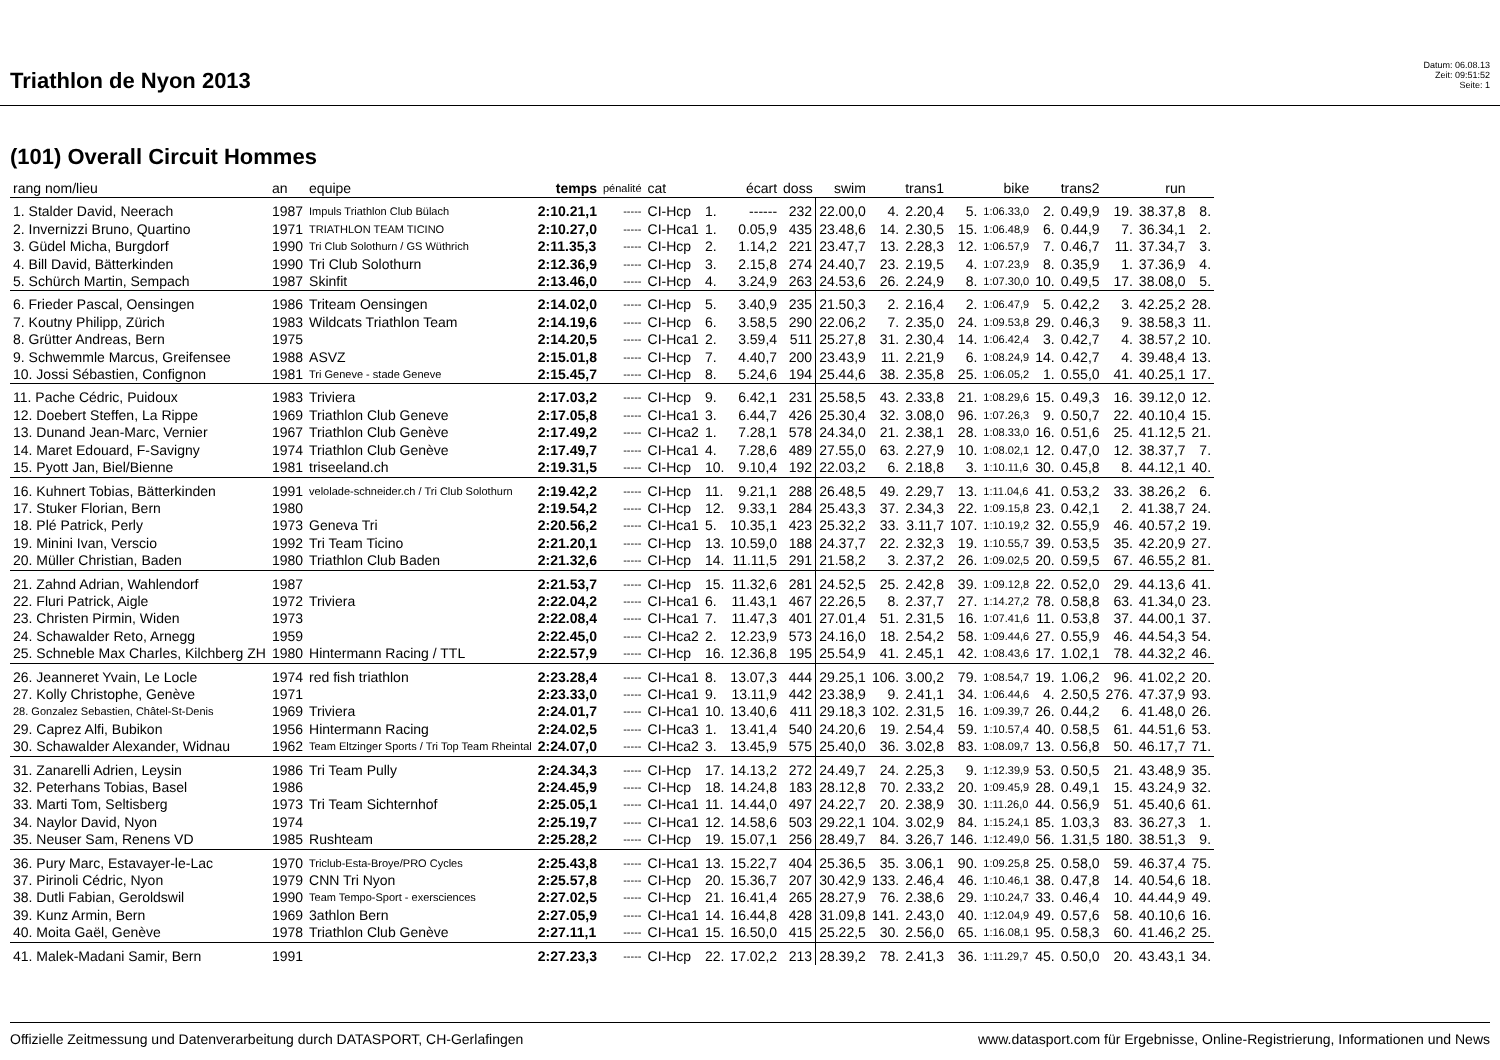Triathlon de Nyon 2013
Datum: 06.08.13
Zeit: 09:51:52
Seite: 1
(101) Overall Circuit Hommes
| rang nom/lieu | an | equipe | temps | pénalité | cat | | écart | doss | swim | | trans1 | | bike | | trans2 | | run | |
| --- | --- | --- | --- | --- | --- | --- | --- | --- | --- | --- | --- | --- | --- | --- | --- | --- | --- | --- |
| 1. Stalder David, Neerach | 1987 | Impuls Triathlon Club Bülach | 2:10.21,1 | ----- | CI-Hcp | 1. | ------ | 232 | 22.00,0 | 4. | 2.20,4 | 5. | 1:06.33,0 | 2. | 0.49,9 | 19. | 38.37,8 | 8. |
| 2. Invernizzi Bruno, Quartino | 1971 | TRIATHLON TEAM TICINO | 2:10.27,0 | ----- | CI-Hca1 | 1. | 0.05,9 | 435 | 23.48,6 | 14. | 2.30,5 | 15. | 1:06.48,9 | 6. | 0.44,9 | 7. | 36.34,1 | 2. |
| 3. Güdel Micha, Burgdorf | 1990 | Tri Club Solothurn / GS Wüthrich | 2:11.35,3 | ----- | CI-Hcp | 2. | 1.14,2 | 221 | 23.47,7 | 13. | 2.28,3 | 12. | 1:06.57,9 | 7. | 0.46,7 | 11. | 37.34,7 | 3. |
| 4. Bill David, Bätterkinden | 1990 | Tri Club Solothurn | 2:12.36,9 | ----- | CI-Hcp | 3. | 2.15,8 | 274 | 24.40,7 | 23. | 2.19,5 | 4. | 1:07.23,9 | 8. | 0.35,9 | 1. | 37.36,9 | 4. |
| 5. Schürch Martin, Sempach | 1987 | Skinfit | 2:13.46,0 | ----- | CI-Hcp | 4. | 3.24,9 | 263 | 24.53,6 | 26. | 2.24,9 | 8. | 1:07.30,0 | 10. | 0.49,5 | 17. | 38.08,0 | 5. |
| 6. Frieder Pascal, Oensingen | 1986 | Triteam Oensingen | 2:14.02,0 | ----- | CI-Hcp | 5. | 3.40,9 | 235 | 21.50,3 | 2. | 2.16,4 | 2. | 1:06.47,9 | 5. | 0.42,2 | 3. | 42.25,2 | 28. |
| 7. Koutny Philipp, Zürich | 1983 | Wildcats Triathlon Team | 2:14.19,6 | ----- | CI-Hcp | 6. | 3.58,5 | 290 | 22.06,2 | 7. | 2.35,0 | 24. | 1:09.53,8 | 29. | 0.46,3 | 9. | 38.58,3 | 11. |
| 8. Grütter Andreas, Bern | 1975 | | 2:14.20,5 | ----- | CI-Hca1 | 2. | 3.59,4 | 511 | 25.27,8 | 31. | 2.30,4 | 14. | 1:06.42,4 | 3. | 0.42,7 | 4. | 38.57,2 | 10. |
| 9. Schwemmle Marcus, Greifensee | 1988 | ASVZ | 2:15.01,8 | ----- | CI-Hcp | 7. | 4.40,7 | 200 | 23.43,9 | 11. | 2.21,9 | 6. | 1:08.24,9 | 14. | 0.42,7 | 4. | 39.48,4 | 13. |
| 10. Jossi Sébastien, Confignon | 1981 | Tri Geneve - stade Geneve | 2:15.45,7 | ----- | CI-Hcp | 8. | 5.24,6 | 194 | 25.44,6 | 38. | 2.35,8 | 25. | 1:06.05,2 | 1. | 0.55,0 | 41. | 40.25,1 | 17. |
| 11. Pache Cédric, Puidoux | 1983 | Triviera | 2:17.03,2 | ----- | CI-Hcp | 9. | 6.42,1 | 231 | 25.58,5 | 43. | 2.33,8 | 21. | 1:08.29,6 | 15. | 0.49,3 | 16. | 39.12,0 | 12. |
| 12. Doebert Steffen, La Rippe | 1969 | Triathlon Club Geneve | 2:17.05,8 | ----- | CI-Hca1 | 3. | 6.44,7 | 426 | 25.30,4 | 32. | 3.08,0 | 96. | 1:07.26,3 | 9. | 0.50,7 | 22. | 40.10,4 | 15. |
| 13. Dunand Jean-Marc, Vernier | 1967 | Triathlon Club Genève | 2:17.49,2 | ----- | CI-Hca2 | 1. | 7.28,1 | 578 | 24.34,0 | 21. | 2.38,1 | 28. | 1:08.33,0 | 16. | 0.51,6 | 25. | 41.12,5 | 21. |
| 14. Maret Edouard, F-Savigny | 1974 | Triathlon Club Genève | 2:17.49,7 | ----- | CI-Hca1 | 4. | 7.28,6 | 489 | 27.55,0 | 63. | 2.27,9 | 10. | 1:08.02,1 | 12. | 0.47,0 | 12. | 38.37,7 | 7. |
| 15. Pyott Jan, Biel/Bienne | 1981 | triseeland.ch | 2:19.31,5 | ----- | CI-Hcp | 10. | 9.10,4 | 192 | 22.03,2 | 6. | 2.18,8 | 3. | 1:10.11,6 | 30. | 0.45,8 | 8. | 44.12,1 | 40. |
| 16. Kuhnert Tobias, Bätterkinden | 1991 | velolade-schneider.ch / Tri Club Solothurn | 2:19.42,2 | ----- | CI-Hcp | 11. | 9.21,1 | 288 | 26.48,5 | 49. | 2.29,7 | 13. | 1:11.04,6 | 41. | 0.53,2 | 33. | 38.26,2 | 6. |
| 17. Stuker Florian, Bern | 1980 | | 2:19.54,2 | ----- | CI-Hcp | 12. | 9.33,1 | 284 | 25.43,3 | 37. | 2.34,3 | 22. | 1:09.15,8 | 23. | 0.42,1 | 2. | 41.38,7 | 24. |
| 18. Plé Patrick, Perly | 1973 | Geneva Tri | 2:20.56,2 | ----- | CI-Hca1 | 5. | 10.35,1 | 423 | 25.32,2 | 33. | 3.11,7 | 107. | 1:10.19,2 | 32. | 0.55,9 | 46. | 40.57,2 | 19. |
| 19. Minini Ivan, Verscio | 1992 | Tri Team Ticino | 2:21.20,1 | ----- | CI-Hcp | 13. | 10.59,0 | 188 | 24.37,7 | 22. | 2.32,3 | 19. | 1:10.55,7 | 39. | 0.53,5 | 35. | 42.20,9 | 27. |
| 20. Müller Christian, Baden | 1980 | Triathlon Club Baden | 2:21.32,6 | ----- | CI-Hcp | 14. | 11.11,5 | 291 | 21.58,2 | 3. | 2.37,2 | 26. | 1:09.02,5 | 20. | 0.59,5 | 67. | 46.55,2 | 81. |
| 21. Zahnd Adrian, Wahlendorf | 1987 | | 2:21.53,7 | ----- | CI-Hcp | 15. | 11.32,6 | 281 | 24.52,5 | 25. | 2.42,8 | 39. | 1:09.12,8 | 22. | 0.52,0 | 29. | 44.13,6 | 41. |
| 22. Fluri Patrick, Aigle | 1972 | Triviera | 2:22.04,2 | ----- | CI-Hca1 | 6. | 11.43,1 | 467 | 22.26,5 | 8. | 2.37,7 | 27. | 1:14.27,2 | 78. | 0.58,8 | 63. | 41.34,0 | 23. |
| 23. Christen Pirmin, Widen | 1973 | | 2:22.08,4 | ----- | CI-Hca1 | 7. | 11.47,3 | 401 | 27.01,4 | 51. | 2.31,5 | 16. | 1:07.41,6 | 11. | 0.53,8 | 37. | 44.00,1 | 37. |
| 24. Schawalder Reto, Arnegg | 1959 | | 2:22.45,0 | ----- | CI-Hca2 | 2. | 12.23,9 | 573 | 24.16,0 | 18. | 2.54,2 | 58. | 1:09.44,6 | 27. | 0.55,9 | 46. | 44.54,3 | 54. |
| 25. Schneble Max Charles, Kilchberg ZH | 1980 | Hintermann Racing / TTL | 2:22.57,9 | ----- | CI-Hcp | 16. | 12.36,8 | 195 | 25.54,9 | 41. | 2.45,1 | 42. | 1:08.43,6 | 17. | 1.02,1 | 78. | 44.32,2 | 46. |
| 26. Jeanneret Yvain, Le Locle | 1974 | red fish triathlon | 2:23.28,4 | ----- | CI-Hca1 | 8. | 13.07,3 | 444 | 29.25,1 | 106. | 3.00,2 | 79. | 1:08.54,7 | 19. | 1.06,2 | 96. | 41.02,2 | 20. |
| 27. Kolly Christophe, Genève | 1971 | | 2:23.33,0 | ----- | CI-Hca1 | 9. | 13.11,9 | 442 | 23.38,9 | 9. | 2.41,1 | 34. | 1:06.44,6 | 4. | 2.50,5 | 276. | 47.37,9 | 93. |
| 28. Gonzalez Sebastien, Châtel-St-Denis | 1969 | Triviera | 2:24.01,7 | ----- | CI-Hca1 | 10. | 13.40,6 | 411 | 29.18,3 | 102. | 2.31,5 | 16. | 1:09.39,7 | 26. | 0.44,2 | 6. | 41.48,0 | 26. |
| 29. Caprez Alfi, Bubikon | 1956 | Hintermann Racing | 2:24.02,5 | ----- | CI-Hca3 | 1. | 13.41,4 | 540 | 24.20,6 | 19. | 2.54,4 | 59. | 1:10.57,4 | 40. | 0.58,5 | 61. | 44.51,6 | 53. |
| 30. Schawalder Alexander, Widnau | 1962 | Team Eltzinger Sports / Tri Top Team Rheintal | 2:24.07,0 | ----- | CI-Hca2 | 3. | 13.45,9 | 575 | 25.40,0 | 36. | 3.02,8 | 83. | 1:08.09,7 | 13. | 0.56,8 | 50. | 46.17,7 | 71. |
| 31. Zanarelli Adrien, Leysin | 1986 | Tri Team Pully | 2:24.34,3 | ----- | CI-Hcp | 17. | 14.13,2 | 272 | 24.49,7 | 24. | 2.25,3 | 9. | 1:12.39,9 | 53. | 0.50,5 | 21. | 43.48,9 | 35. |
| 32. Peterhans Tobias, Basel | 1986 | | 2:24.45,9 | ----- | CI-Hcp | 18. | 14.24,8 | 183 | 28.12,8 | 70. | 2.33,2 | 20. | 1:09.45,9 | 28. | 0.49,1 | 15. | 43.24,9 | 32. |
| 33. Marti Tom, Seltisberg | 1973 | Tri Team Sichternhof | 2:25.05,1 | ----- | CI-Hca1 | 11. | 14.44,0 | 497 | 24.22,7 | 20. | 2.38,9 | 30. | 1:11.26,0 | 44. | 0.56,9 | 51. | 45.40,6 | 61. |
| 34. Naylor David, Nyon | 1974 | | 2:25.19,7 | ----- | CI-Hca1 | 12. | 14.58,6 | 503 | 29.22,1 | 104. | 3.02,9 | 84. | 1:15.24,1 | 85. | 1.03,3 | 83. | 36.27,3 | 1. |
| 35. Neuser Sam, Renens VD | 1985 | Rushteam | 2:25.28,2 | ----- | CI-Hcp | 19. | 15.07,1 | 256 | 28.49,7 | 84. | 3.26,7 | 146. | 1:12.49,0 | 56. | 1.31,5 | 180. | 38.51,3 | 9. |
| 36. Pury Marc, Estavayer-le-Lac | 1970 | Triclub-Esta-Broye/PRO Cycles | 2:25.43,8 | ----- | CI-Hca1 | 13. | 15.22,7 | 404 | 25.36,5 | 35. | 3.06,1 | 90. | 1:09.25,8 | 25. | 0.58,0 | 59. | 46.37,4 | 75. |
| 37. Pirinoli Cédric, Nyon | 1979 | CNN Tri Nyon | 2:25.57,8 | ----- | CI-Hcp | 20. | 15.36,7 | 207 | 30.42,9 | 133. | 2.46,4 | 46. | 1:10.46,1 | 38. | 0.47,8 | 14. | 40.54,6 | 18. |
| 38. Dutli Fabian, Geroldswil | 1990 | Team Tempo-Sport - exersciences | 2:27.02,5 | ----- | CI-Hcp | 21. | 16.41,4 | 265 | 28.27,9 | 76. | 2.38,6 | 29. | 1:10.24,7 | 33. | 0.46,4 | 10. | 44.44,9 | 49. |
| 39. Kunz Armin, Bern | 1969 | 3athlon Bern | 2:27.05,9 | ----- | CI-Hca1 | 14. | 16.44,8 | 428 | 31.09,8 | 141. | 2.43,0 | 40. | 1:12.04,9 | 49. | 0.57,6 | 58. | 40.10,6 | 16. |
| 40. Moita Gaël, Genève | 1978 | Triathlon Club Genève | 2:27.11,1 | ----- | CI-Hca1 | 15. | 16.50,0 | 415 | 25.22,5 | 30. | 2.56,0 | 65. | 1:16.08,1 | 95. | 0.58,3 | 60. | 41.46,2 | 25. |
| 41. Malek-Madani Samir, Bern | 1991 | | 2:27.23,3 | ----- | CI-Hcp | 22. | 17.02,2 | 213 | 28.39,2 | 78. | 2.41,3 | 36. | 1:11.29,7 | 45. | 0.50,0 | 20. | 43.43,1 | 34. |
Offizielle Zeitmessung und Datenverarbeitung durch DATASPORT, CH-Gerlafingen www.datasport.com für Ergebnisse, Online-Registrierung, Informationen und News